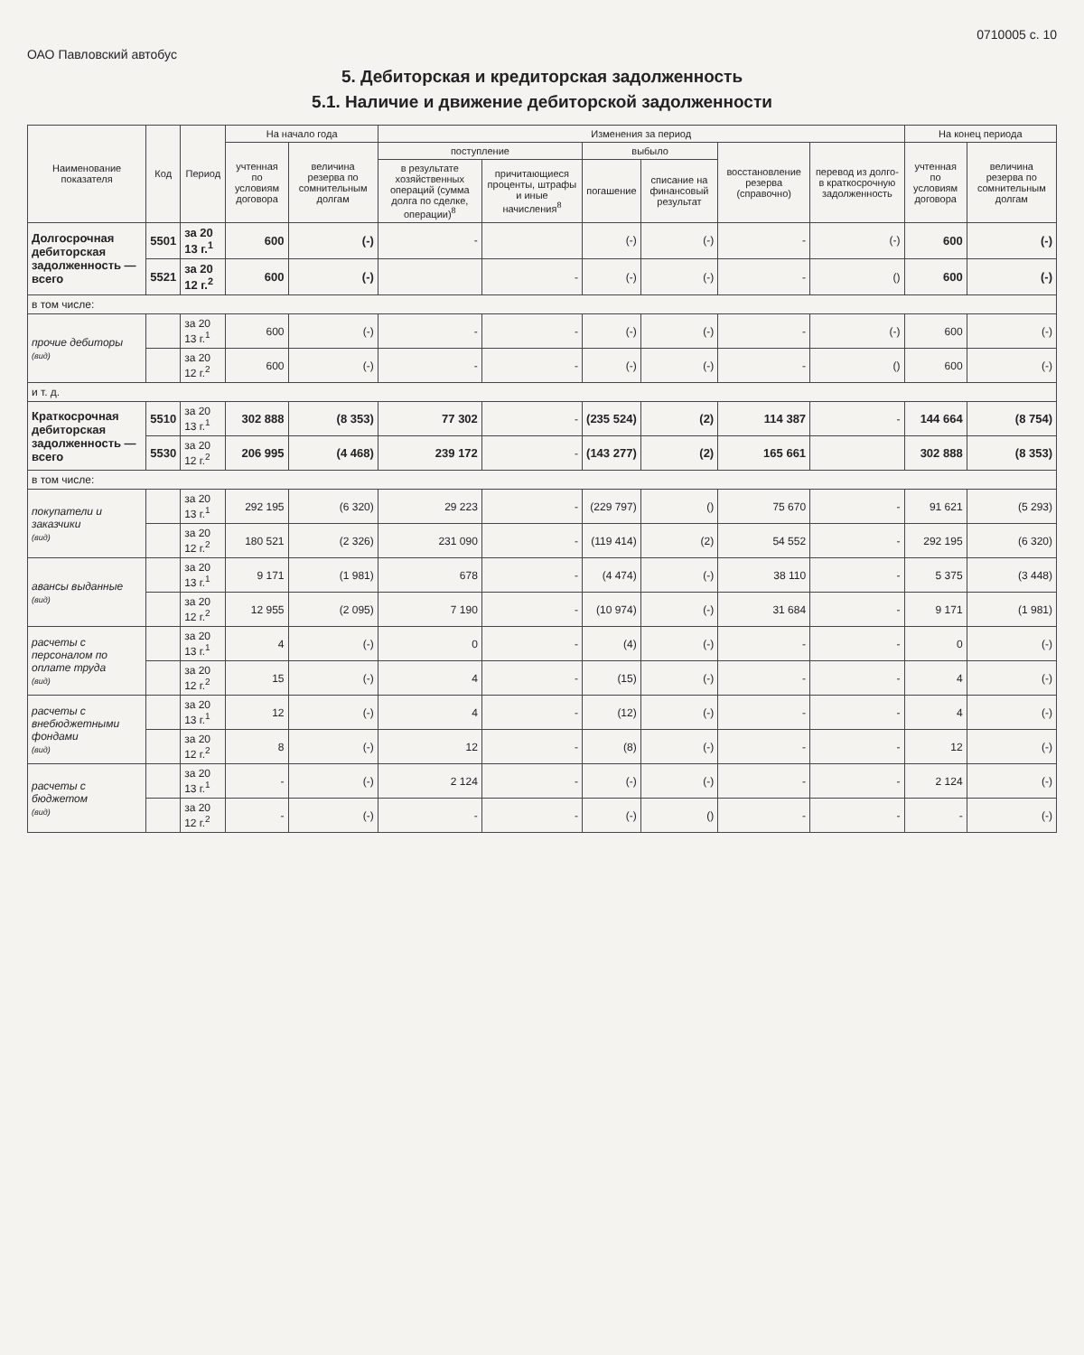0710005 с. 10
ОАО Павловский автобус
5. Дебиторская и кредиторская задолженность
5.1. Наличие и движение дебиторской задолженности
| Наименование показателя | Код | Период | На начало года | | Изменения за период | | | | | | На конец периода | |
| --- | --- | --- | --- | --- | --- | --- | --- | --- | --- | --- | --- | --- |
| | | | учтенная по условиям договора | величина резерва по сомнительным долгам | поступление | | выбыло | | восстановление резерва (справочно) | перевод из долго- в краткосрочную задолженность | учтенная по условиям договора | величина резерва по сомнительным долгам |
| | | | | | в результате хозяйственных операций (сумма долга по сделке, операции)<sup>8</sup> | причитающиеся проценты, штрафы и иные начисления<sup>8</sup> | погашение | списание на финансовый результат | | | | |
| Долгосрочная дебиторская задолженность — всего | 5501 | за 20 13 г.<sup>1</sup> | 600 | (-) | - | | (-) | (-) | - | (-) | 600 | (-) |
| | 5521 | за 20 12 г.<sup>2</sup> | 600 | (-) | | - | (-) | (-) | - | () | 600 | (-) |
| в том числе: | | | | | | | | | | | | |
| прочие дебиторы (вид) | | за 20 13 г.<sup>1</sup> | 600 | (-) | - | - | (-) | (-) | - | (-) | 600 | (-) |
| | | за 20 12 г.<sup>2</sup> | 600 | (-) | - | - | (-) | (-) | - | () | 600 | (-) |
| и т. д. | | | | | | | | | | | | |
| Краткосрочная дебиторская задолженность — всего | 5510 | за 20 13 г.<sup>1</sup> | 302 888 | (8 353) | 77 302 | - | (235 524) | (2) | 114 387 | - | 144 664 | (8 754) |
| | 5530 | за 20 12 г.<sup>2</sup> | 206 995 | (4 468) | 239 172 | - | (143 277) | (2) | 165 661 | | 302 888 | (8 353) |
| в том числе: | | | | | | | | | | | | |
| покупатели и заказчики (вид) | | за 20 13 г.<sup>1</sup> | 292 195 | (6 320) | 29 223 | - | (229 797) | () | 75 670 | - | 91 621 | (5 293) |
| | | за 20 12 г.<sup>2</sup> | 180 521 | (2 326) | 231 090 | - | (119 414) | (2) | 54 552 | - | 292 195 | (6 320) |
| авансы выданные (вид) | | за 20 13 г.<sup>1</sup> | 9 171 | (1 981) | 678 | - | (4 474) | (-) | 38 110 | - | 5 375 | (3 448) |
| | | за 20 12 г.<sup>2</sup> | 12 955 | (2 095) | 7 190 | - | (10 974) | (-) | 31 684 | - | 9 171 | (1 981) |
| расчеты с персоналом по оплате труда (вид) | | за 20 13 г.<sup>1</sup> | 4 | (-) | 0 | - | (4) | (-) | - | - | 0 | (-) |
| | | за 20 12 г.<sup>2</sup> | 15 | (-) | 4 | - | (15) | (-) | - | - | 4 | (-) |
| расчеты с внебюджетными фондами (вид) | | за 20 13 г.<sup>1</sup> | 12 | (-) | 4 | - | (12) | (-) | - | - | 4 | (-) |
| | | за 20 12 г.<sup>2</sup> | 8 | (-) | 12 | - | (8) | (-) | - | - | 12 | (-) |
| расчеты с бюджетом (вид) | | за 20 13 г.<sup>1</sup> | - | (-) | 2 124 | - | (-) | (-) | - | - | 2 124 | (-) |
| | | за 20 12 г.<sup>2</sup> | - | (-) | - | - | (-) | () | - | - | - | (-) |